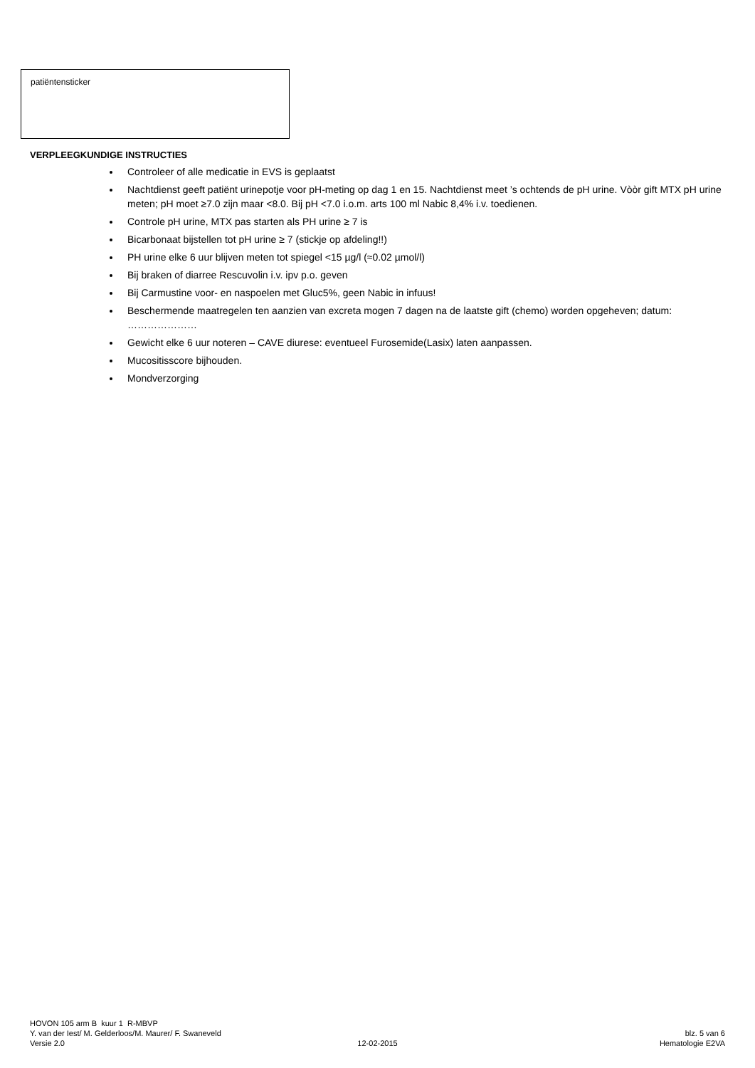patiëntensticker
VERPLEEGKUNDIGE INSTRUCTIES
Controleer of alle medicatie in EVS is geplaatst
Nachtdienst geeft patiënt urinepotje voor pH-meting op dag 1 en 15. Nachtdienst meet ’s ochtends de pH urine. Vòòr gift MTX pH urine meten; pH moet ≥7.0 zijn maar <8.0. Bij pH <7.0 i.o.m. arts 100 ml Nabic 8,4% i.v. toedienen.
Controle pH urine, MTX pas starten als PH urine ≥ 7 is
Bicarbonaat bijstellen tot pH urine ≥ 7 (stickje op afdeling!!)
PH urine elke 6 uur blijven meten tot spiegel <15 µg/l (≈0.02 µmol/l)
Bij braken of diarree Rescuvolin i.v. ipv p.o. geven
Bij Carmustine voor- en naspoelen met Gluc5%, geen Nabic in infuus!
Beschermende maatregelen ten aanzien van excreta mogen 7 dagen na de laatste gift (chemo) worden opgeheven; datum: …………………
Gewicht elke 6 uur noteren – CAVE diurese: eventueel Furosemide(Lasix) laten aanpassen.
Mucositisscore bijhouden.
Mondverzorging
HOVON 105 arm B kuur 1 R-MBVP
Y. van der Iest/ M. Gelderloos/M. Maurer/ F. Swaneveld blz. 5 van 6
Versie 2.0 12-02-2015 Hematologie E2VA